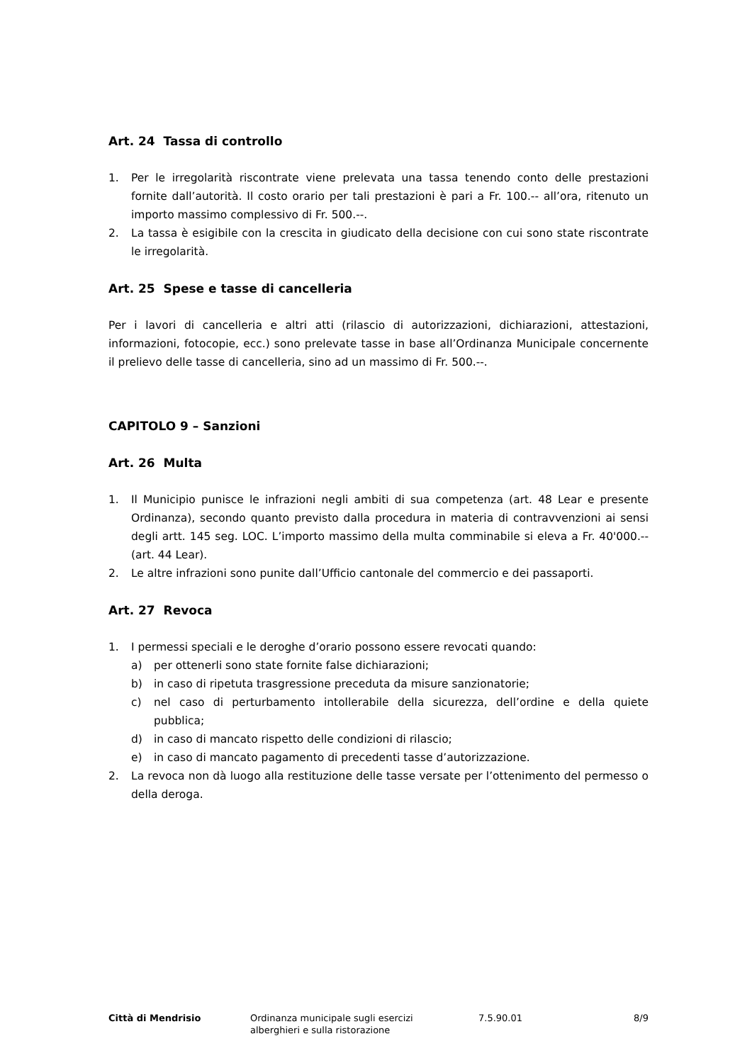Art. 24 Tassa di controllo
1. Per le irregolarità riscontrate viene prelevata una tassa tenendo conto delle prestazioni fornite dall’autorità. Il costo orario per tali prestazioni è pari a Fr. 100.-- all’ora, ritenuto un importo massimo complessivo di Fr. 500.--.
2. La tassa è esigibile con la crescita in giudicato della decisione con cui sono state riscontrate le irregolarità.
Art. 25 Spese e tasse di cancelleria
Per i lavori di cancelleria e altri atti (rilascio di autorizzazioni, dichiarazioni, attestazioni, informazioni, fotocopie, ecc.) sono prelevate tasse in base all’Ordinanza Municipale concernente il prelievo delle tasse di cancelleria, sino ad un massimo di Fr. 500.--.
CAPITOLO 9 – Sanzioni
Art. 26 Multa
1. Il Municipio punisce le infrazioni negli ambiti di sua competenza (art. 48 Lear e presente Ordinanza), secondo quanto previsto dalla procedura in materia di contravvenzioni ai sensi degli artt. 145 seg. LOC. L’importo massimo della multa comminabile si eleva a Fr. 40'000.-- (art. 44 Lear).
2. Le altre infrazioni sono punite dall’Ufficio cantonale del commercio e dei passaporti.
Art. 27 Revoca
1. I permessi speciali e le deroghe d’orario possono essere revocati quando:
a) per ottenerli sono state fornite false dichiarazioni;
b) in caso di ripetuta trasgressione preceduta da misure sanzionatorie;
c) nel caso di perturbamento intollerabile della sicurezza, dell’ordine e della quiete pubblica;
d) in caso di mancato rispetto delle condizioni di rilascio;
e) in caso di mancato pagamento di precedenti tasse d’autorizzazione.
2. La revoca non dà luogo alla restituzione delle tasse versate per l’ottenimento del permesso o della deroga.
Città di Mendrisio Ordinanza municipale sugli esercizi
alberghieri e sulla ristorazione
7.5.90.01 8/9